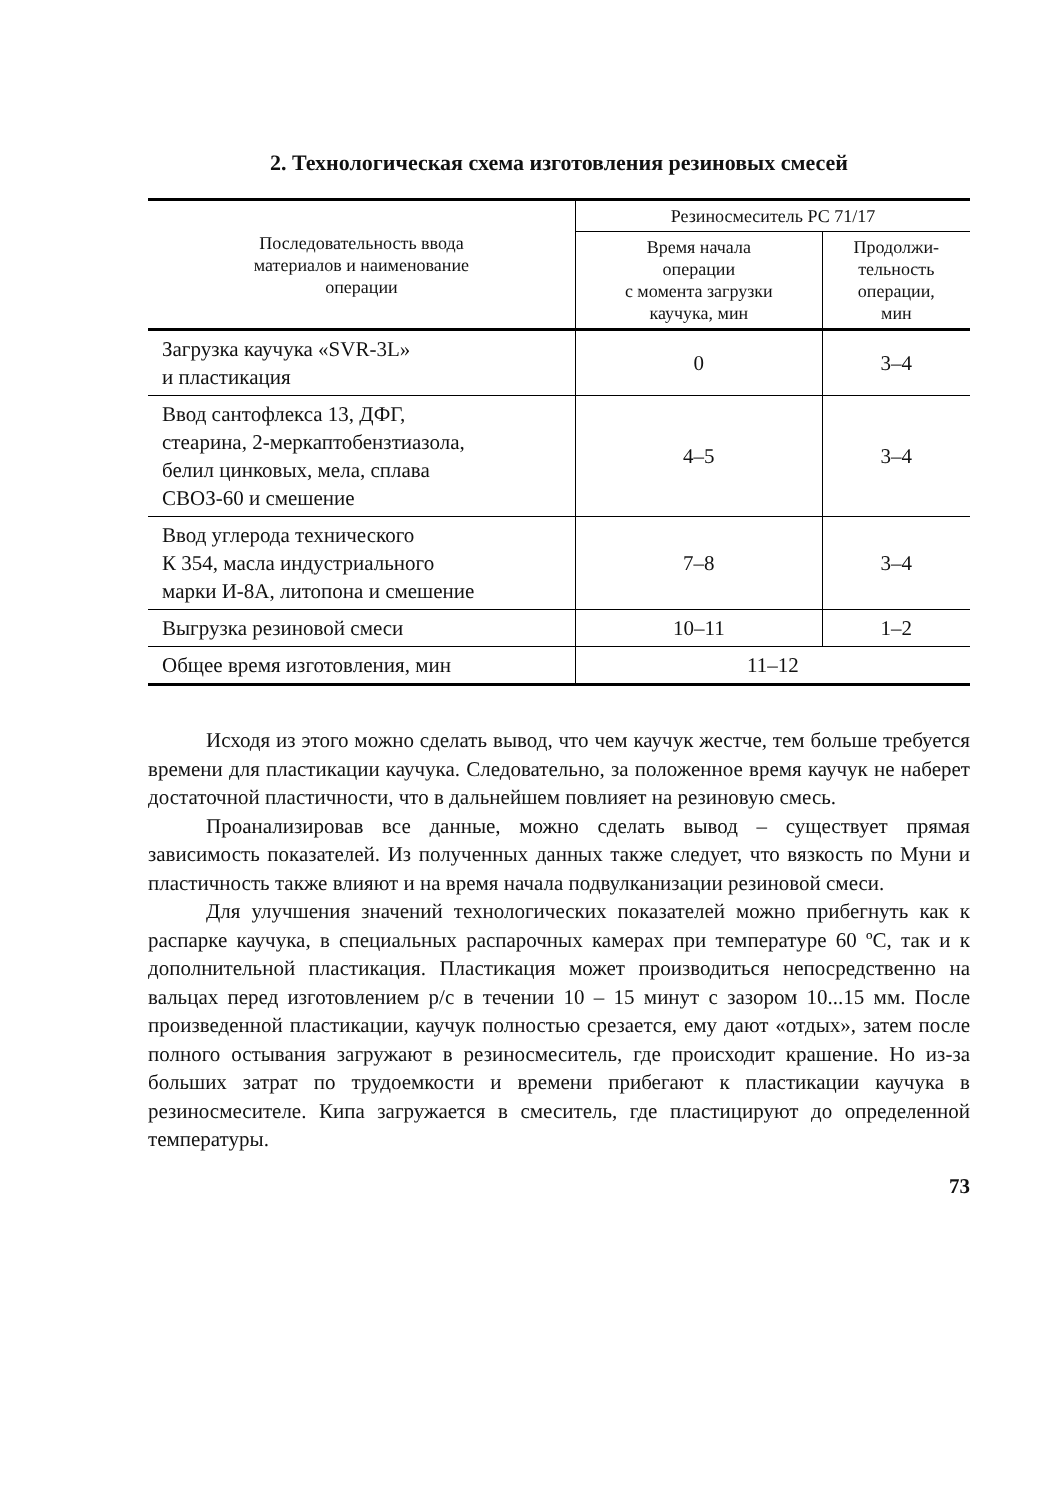2. Технологическая схема изготовления резиновых смесей
| Последовательность ввода материалов и наименование операции | Резиносмеситель РС 71/17 | |
| --- | --- | --- |
| | Время начала операции с момента загрузки каучука, мин | Продолжи- тельность операции, мин |
| Загрузка каучука «SVR-3L» и пластикация | 0 | 3–4 |
| Ввод сантофлекса 13, ДФГ, стеарина, 2-меркаптобензтиазола, белил цинковых, мела, сплава СВОЗ-60 и смешение | 4–5 | 3–4 |
| Ввод углерода технического К 354, масла индустриального марки И-8А, литопона и смешение | 7–8 | 3–4 |
| Выгрузка резиновой смеси | 10–11 | 1–2 |
| Общее время изготовления, мин | 11–12 | |
Исходя из этого можно сделать вывод, что чем каучук жестче, тем больше требуется времени для пластикации каучука. Следовательно, за положенное время каучук не наберет достаточной пластичности, что в дальнейшем повлияет на резиновую смесь.
Проанализировав все данные, можно сделать вывод – существует прямая зависимость показателей. Из полученных данных также следует, что вязкость по Муни и пластичность также влияют и на время начала подвулканизации резиновой смеси.
Для улучшения значений технологических показателей можно прибегнуть как к распарке каучука, в специальных распарочных камерах при температуре 60 ºС, так и к дополнительной пластикация. Пластикация может производиться непосредственно на вальцах перед изготовлением р/с в течении 10 – 15 минут с зазором 10...15 мм. После произведенной пластикации, каучук полностью срезается, ему дают «отдых», затем после полного остывания загружают в резиносмеситель, где происходит крашение. Но из-за больших затрат по трудоемкости и времени прибегают к пластикации каучука в резиносмесителе. Кипа загружается в смеситель, где пластицируют до определенной температуры.
73